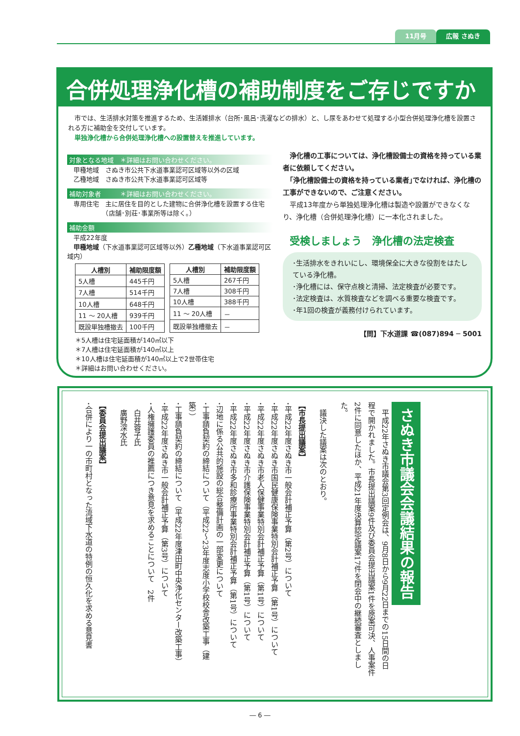広報 さぬき 11月号
合併処理浄化槽の補助制度をご存じですか
　市では、生活排水対策を推進するため、生活雑排水（台所･風呂･洗濯などの排水）と、し尿をあわせて処理する小型合併処理浄化槽を設置される方に補助金を交付しています。
　単独浄化槽から合併処理浄化槽への設置替えを推進しています。
対象となる地域　＊詳細はお問い合わせください。
　甲種地域　さぬき市公共下水道事業認可区域等以外の区域
　乙種地域　さぬき市公共下水道事業認可区域等
補助対象者　　　＊詳細はお問い合わせください。
　専用住宅　主に居住を目的とした建物に合併浄化槽を設置する住宅
　　　　　　（店舗･別荘･事業所等は除く。）
補助金額
　平成22年度
　甲種地域（下水道事業認可区域等以外）乙種地域（下水道事業認可区域内）
| 人槽別 | 補助限度額 |
| --- | --- |
| 5人槽 | 445千円 |
| 7人槽 | 514千円 |
| 10人槽 | 648千円 |
| 11 ～ 20人槽 | 939千円 |
| 既設単独槽撤去 | 100千円 |
| 人槽別 | 補助限度額 |
| --- | --- |
| 5人槽 | 267千円 |
| 7人槽 | 308千円 |
| 10人槽 | 388千円 |
| 11 ～ 20人槽 | － |
| 既設単独槽撤去 | － |
＊5人槽は住宅延面積が140㎡以下
＊7人槽は住宅延面積が140㎡以上
＊10人槽は住宅延面積が140㎡以上で2世帯住宅
＊詳細はお問い合わせください。
　浄化槽の工事については、浄化槽設備士の資格を持っている業者に依頼してください。
　｢浄化槽設備士の資格を持っている業者｣でなければ、浄化槽の工事ができないので、ご注意ください。
　平成13年度から単独処理浄化槽は製造や設置ができなくなり、浄化槽（合併処理浄化槽）に一本化されました。
受検しましょう　浄化槽の法定検査
･生活排水をきれいにし、環境保全に大きな役割をはたしている浄化槽。
･浄化槽には、保守点検と清掃、法定検査が必要です。
･法定検査は、水質検査などを調べる重要な検査です。
･年1回の検査が義務付けられています。
【問】下水道課 ☎(087)894 ─ 5001
さぬき市議会会議結果の報告
　平成22年さぬき市議会第3回定例会は、9月8日から9月22日までの15日間の日程で開かれました。市長提出議案9件及び委員会提出議案1件を原案可決、人事案件2件に同意したほか、平成21年度決算認定議案17件を閉会中の継続審査としました。
　議決した議案は次のとおり。
【市長提出議案】
･平成22年度さぬき市一般会計補正予算（第2号）について
･平成22年度さぬき市国民健康保険事業特別会計補正予算（第1号）について
･平成22年度さぬき市老人保健事業特別会計補正予算（第1号）について
･平成22年度さぬき市介護保険事業特別会計補正予算（第1号）について
･平成22年度さぬき市多和診療所事業特別会計補正予算（第1号）について
･辺地に係る公共的施設の総合整備計画の一部変更について
･工事請負契約の締結について（平成22～23年度志度小学校校舎改築工事（建築））
･工事請負契約の締結について（平成22年度津田町中央浄化センター改築工事）
･平成22年度さぬき市一般会計補正予算（第3号）について
･人権擁護委員の推薦につき意見を求めることについて　2件
　白井蓉子氏
　廣野深水氏
【委員会提出議案】
･合併により一の市町村となった流域下水道の特例の恒久化を求める意見書
― 6 ―